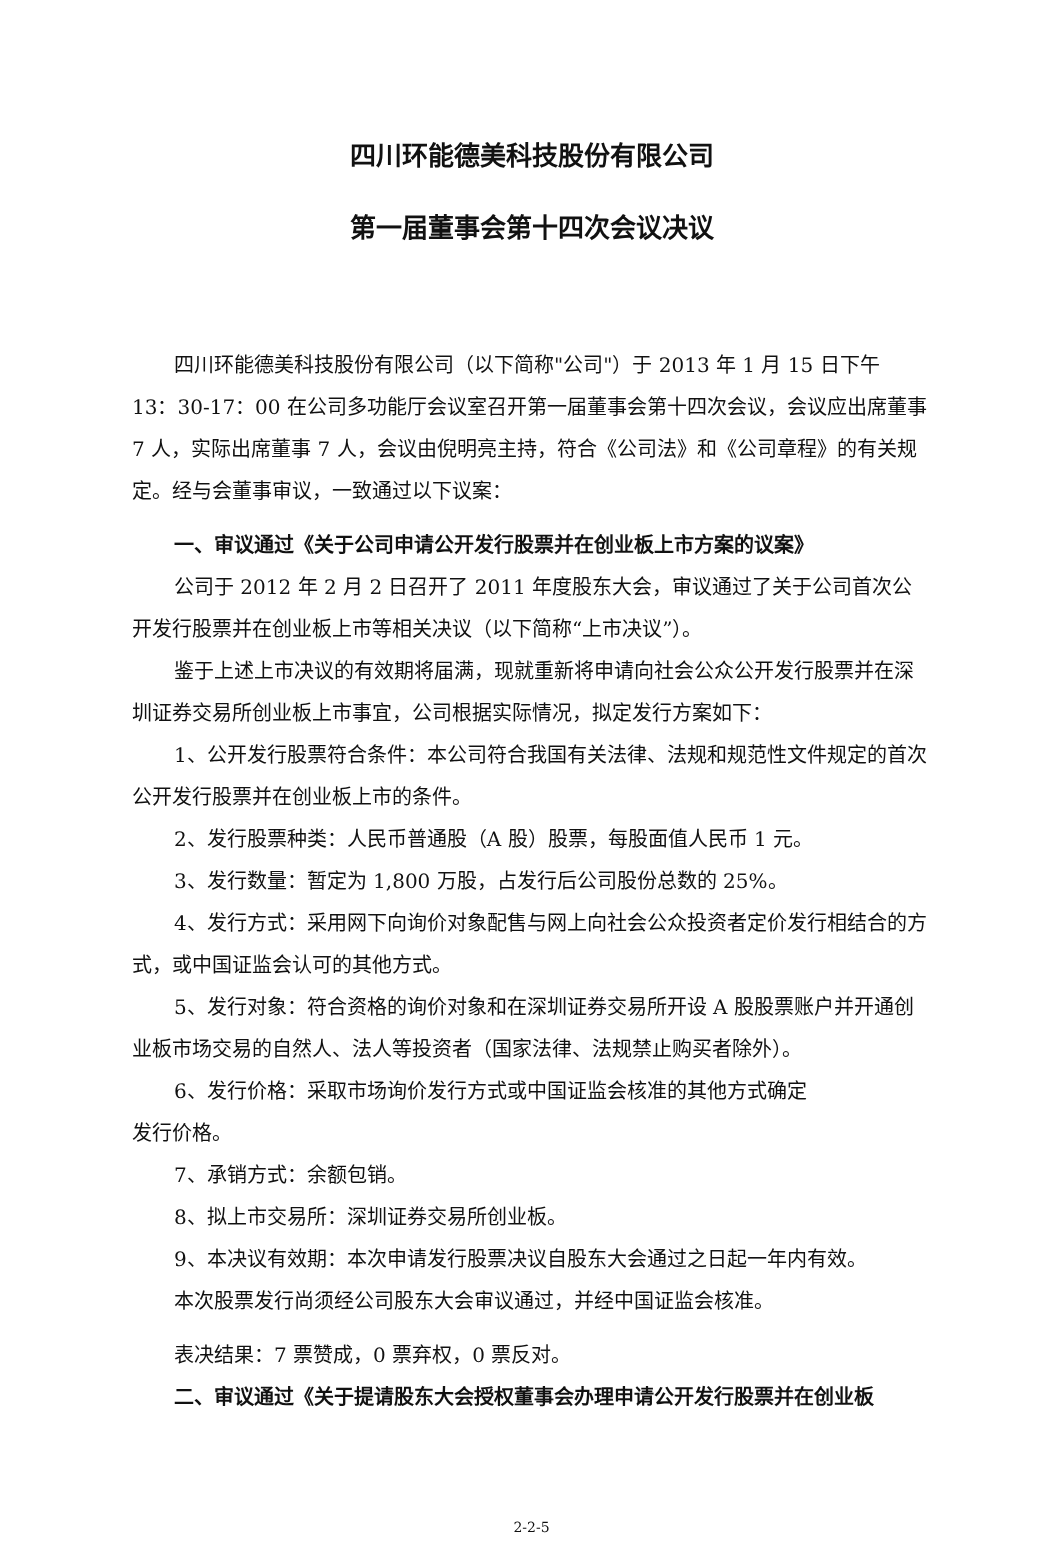四川环能德美科技股份有限公司
第一届董事会第十四次会议决议
四川环能德美科技股份有限公司（以下简称"公司"）于 2013 年 1 月 15 日下午 13：30-17：00 在公司多功能厅会议室召开第一届董事会第十四次会议，会议应出席董事 7 人，实际出席董事 7 人，会议由倪明亮主持，符合《公司法》和《公司章程》的有关规定。经与会董事审议，一致通过以下议案：
一、审议通过《关于公司申请公开发行股票并在创业板上市方案的议案》
公司于 2012 年 2 月 2 日召开了 2011 年度股东大会，审议通过了关于公司首次公开发行股票并在创业板上市等相关决议（以下简称“上市决议”）。
鉴于上述上市决议的有效期将届满，现就重新将申请向社会公众公开发行股票并在深圳证券交易所创业板上市事宜，公司根据实际情况，拟定发行方案如下：
1、公开发行股票符合条件：本公司符合我国有关法律、法规和规范性文件规定的首次公开发行股票并在创业板上市的条件。
2、发行股票种类：人民币普通股（A 股）股票，每股面值人民币 1 元。
3、发行数量：暂定为 1,800 万股，占发行后公司股份总数的 25%。
4、发行方式：采用网下向询价对象配售与网上向社会公众投资者定价发行相结合的方式，或中国证监会认可的其他方式。
5、发行对象：符合资格的询价对象和在深圳证券交易所开设 A 股股票账户并开通创业板市场交易的自然人、法人等投资者（国家法律、法规禁止购买者除外）。
6、发行价格：采取市场询价发行方式或中国证监会核准的其他方式确定
发行价格。
7、承销方式：余额包销。
8、拟上市交易所：深圳证券交易所创业板。
9、本决议有效期：本次申请发行股票决议自股东大会通过之日起一年内有效。
本次股票发行尚须经公司股东大会审议通过，并经中国证监会核准。
表决结果：7 票赞成，0 票弃权，0 票反对。
二、审议通过《关于提请股东大会授权董事会办理申请公开发行股票并在创业板
2-2-5